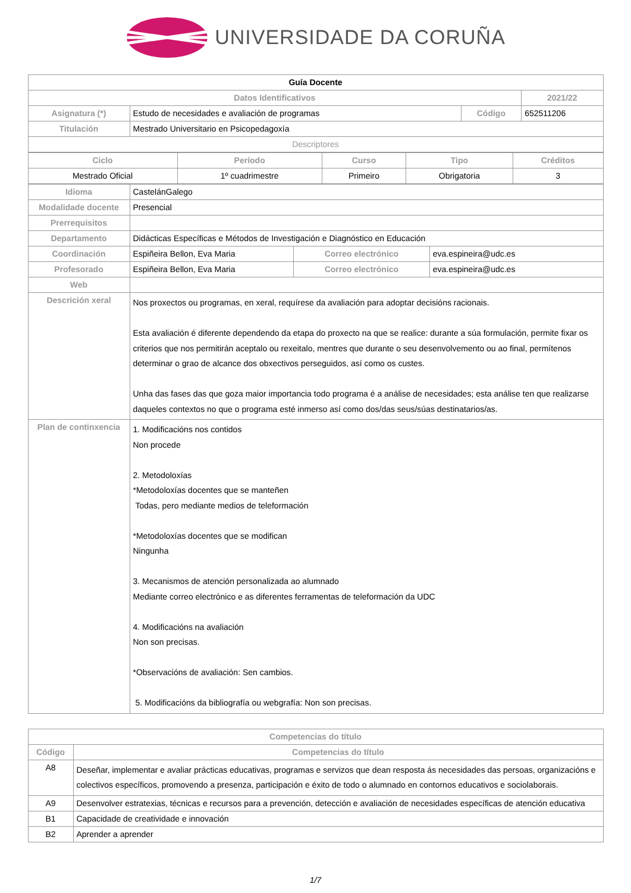UNIVERSIDADE DA CORUÑA
| Guía Docente | | | |
| Datos Identificativos | | | 2021/22 |
| Asignatura (*) | Estudo de necesidades e avaliación de programas | Código | 652511206 |
| Titulación | Mestrado Universitario en Psicopedagoxía | | |
| Descriptores | | | |
| Ciclo | Período | Curso | Tipo | Créditos |
| --- | --- | --- | --- | --- |
| Mestrado Oficial | 1º cuadrimestre | Primeiro | Obrigatoria | 3 |
| Idioma | CastelánGalego | | |
| Modalidade docente | Presencial | | |
| Prerrequisitos | | | |
| Departamento | Didácticas Específicas e Métodos de Investigación e Diagnóstico en Educación | | |
| Coordinación | Espiñeira Bellon, Eva Maria | Correo electrónico | eva.espineira@udc.es |
| Profesorado | Espiñeira Bellon, Eva Maria | Correo electrónico | eva.espineira@udc.es |
| Web | | | |
| Descrición xeral | Nos proxectos ou programas, en xeral, requírese da avaliación para adoptar decisións racionais. Esta avaliación é diferente dependendo da etapa do proxecto na que se realice: durante a súa formulación, permite fixar os criterios que nos permitirán aceptalo ou rexeitalo, mentres que durante o seu desenvolvemento ou ao final, permítenos determinar o grao de alcance dos obxectivos perseguidos, así como os custes. Unha das fases das que goza maior importancia todo programa é a análise de necesidades; esta análise ten que realizarse daqueles contextos no que o programa esté inmerso así como dos/das seus/súas destinatarios/as. | | |
| Plan de continxencia | 1. Modificacións nos contidos Non procede 2. Metodoloxías *Metodoloxías docentes que se manteñen Todas, pero mediante medios de teleformación *Metodoloxías docentes que se modifican Ningunha 3. Mecanismos de atención personalizada ao alumnado Mediante correo electrónico e as diferentes ferramentas de teleformación da UDC 4. Modificacións na avaliación Non son precisas. *Observacións de avaliación: Sen cambios. 5. Modificacións da bibliografía ou webgrafía: Non son precisas. | | |
| Competencias do título | |
| --- | --- |
| Código | Competencias do título |
| A8 | Deseñar, implementar e avaliar prácticas educativas, programas e servizos que dean resposta ás necesidades das persoas, organizacións e colectivos específicos, promovendo a presenza, participación e éxito de todo o alumnado en contornos educativos e sociolaborais. |
| A9 | Desenvolver estratexias, técnicas e recursos para a prevención, detección e avaliación de necesidades específicas de atención educativa |
| B1 | Capacidade de creatividade e innovación |
| B2 | Aprender a aprender |
1/7